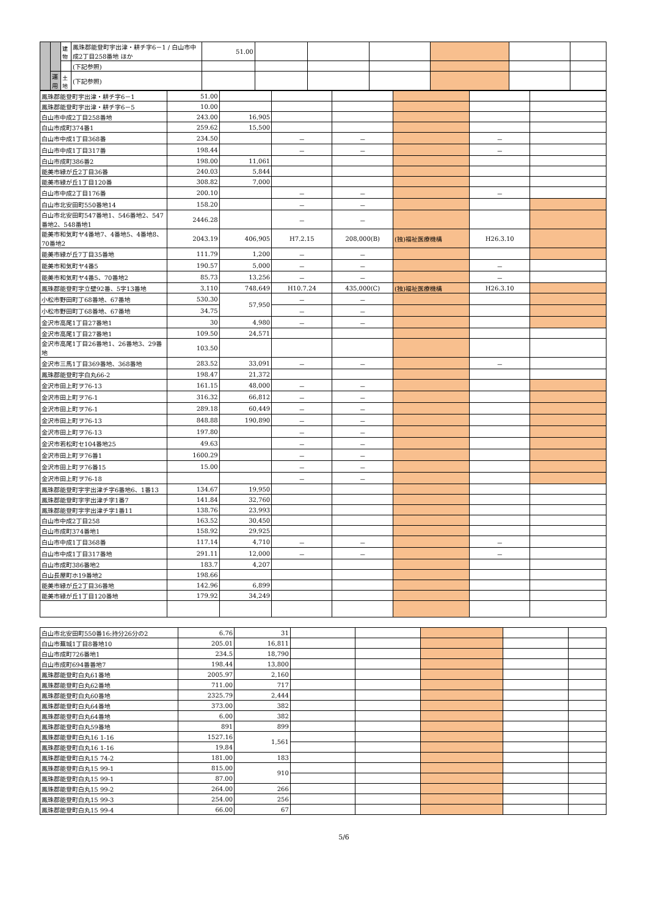| | | 建物 | 鳳珠郡能登町宇出津・耕チ字6－1 / 白山市中成2丁目258番地 ほか | 51.00 | | | | | | |
| | | | (下記参照) | | | | | | | |
| | 運用 | 土地 | (下記参照) | | | | | | | |
| 鳳珠郡能登町宇出津・耕チ字6－1 | 51.00 | | | | | | |
| 鳳珠郡能登町宇出津・耕チ字6－5 | 10.00 | | | | | | |
| 白山市中成2丁目258番地 | 243.00 | 16,905 | | | | | |
| 白山市成町374番1 | 259.62 | 15,500 | | | | | |
| 白山市中成1丁目368番 | 234.50 | | － | － | | － | |
| 白山市中成1丁目317番 | 198.44 | | － | － | | － | |
| 白山市成町386番2 | 198.00 | 11,061 | | | | | |
| 能美市緑が丘2丁目36番 | 240.03 | 5,844 | | | | | |
| 能美市緑が丘1丁目120番 | 308.82 | 7,000 | | | | | |
| 白山市中成2丁目176番 | 200.10 | | － | － | | － | |
| 白山市北安田町550番地14 | 158.20 | | － | － | | | |
| 白山市北安田町547番地1、546番地2、547番地2、548番地1 | 2446.28 | | － | － | | | |
| 能美市和気町ヤ4番地7、4番地5、4番地8、70番地2 | 2043.19 | 406,905 | H7.2.15 | 208,000(B) | (独)福祉医療機構 | H26.3.10 | |
| 能美市緑が丘7丁目35番地 | 111.79 | 1,200 | － | － | | | |
| 能美市和気町ヤ4番5 | 190.57 | 5,000 | － | － | | － | |
| 能美市和気町ヤ4番5、70番地2 | 85.73 | 13,256 | － | － | | － | |
| 鳳珠郡能登町字立壁92番、5字13番地 | 3,110 | 748,649 | H10.7.24 | 435,000(C) | (独)福祉医療機構 | H26.3.10 | |
| 小松市野田町丁68番地、67番地 | 530.30 | 57,950 | － | － | | | |
| 小松市野田町丁68番地、67番地 | 34.75 | | － | － | | | |
| 金沢市高尾1丁目27番地1 | 30 | 4,980 | － | － | | | |
| 金沢市高尾1丁目27番地1 | 109.50 | 24,571 | | | | | |
| 金沢市高尾1丁目26番地1、26番地3、29番地 | 103.50 | | | | | | |
| 金沢市三馬1丁目369番地、368番地 | 283.52 | 33,091 | － | － | | － | |
| 鳳珠郡能登町字白丸66-2 | 198.47 | 21,372 | | | | | |
| 金沢市田上町ヲ76-13 | 161.15 | 48,000 | － | － | | | |
| 金沢市田上町ヲ76-1 | 316.32 | 66,812 | － | － | | | |
| 金沢市田上町ヲ76-1 | 289.18 | 60,449 | － | － | | | |
| 金沢市田上町ヲ76-13 | 848.88 | 190,890 | － | － | | | |
| 金沢市田上町ヲ76-13 | 197.80 | | － | － | | | |
| 金沢市若松町セ104番地25 | 49.63 | | － | － | | | |
| 金沢市田上町ヲ76番1 | 1600.29 | | － | － | | | |
| 金沢市田上町ヲ76番15 | 15.00 | | － | － | | | |
| 金沢市田上町ヲ76-18 | | | － | － | | | |
| 鳳珠郡能登町字宇出津チ字6番地6、1番13 | 134.67 | 19,950 | | | | | |
| 鳳珠郡能登町字宇出津チ字1番7 | 141.84 | 32,760 | | | | | |
| 鳳珠郡能登町字宇出津チ字1番11 | 138.76 | 23,993 | | | | | |
| 白山市中成2丁目258 | 163.52 | 30,450 | | | | | |
| 白山市成町374番地1 | 158.92 | 29,925 | | | | | |
| 白山市中成1丁目368番 | 117.14 | 4,710 | － | － | | － | |
| 白山市中成1丁目317番地 | 291.11 | 12,000 | － | － | | － | |
| 白山市成町386番地2 | 183.7 | 4,207 | | | | | |
| 白山長屋町ホ19番地2 | 198.66 | | | | | | |
| 能美市緑が丘2丁目36番地 | 142.96 | 6,899 | | | | | |
| 能美市緑が丘1丁目120番地 | 179.92 | 34,249 | | | | | |
| 白山市北安田町550番16:持分26分の2 | 6.76 | 31 | | | | | |
| 白山市蕪城1丁目8番地10 | 205.01 | 16,811 | | | | | |
| 白山市成町726番地1 | 234.5 | 18,790 | | | | | |
| 白山市成町694番番地7 | 198.44 | 13,800 | | | | | |
| 鳳珠郡能登町白丸61番地 | 2005.97 | 2,160 | | | | | |
| 鳳珠郡能登町白丸62番地 | 711.00 | 717 | | | | | |
| 鳳珠郡能登町白丸60番地 | 2325.79 | 2,444 | | | | | |
| 鳳珠郡能登町白丸64番地 | 373.00 | 382 | | | | | |
| 鳳珠郡能登町白丸64番地 | 6.00 | 382 | | | | | |
| 鳳珠郡能登町白丸59番地 | 891 | 899 | | | | | |
| 鳳珠郡能登町白丸16 1-16 | 1527.16 | 1,561 | | | | | |
| 鳳珠郡能登町白丸16 1-16 | 19.84 | | | | | | |
| 鳳珠郡能登町白丸15 74-2 | 181.00 | 183 | | | | | |
| 鳳珠郡能登町白丸15 99-1 | 815.00 | 910 | | | | | |
| 鳳珠郡能登町白丸15 99-1 | 87.00 | | | | | | |
| 鳳珠郡能登町白丸15 99-2 | 264.00 | 266 | | | | | |
| 鳳珠郡能登町白丸15 99-3 | 254.00 | 256 | | | | | |
| 鳳珠郡能登町白丸15 99-4 | 66.00 | 67 | | | | | |
5/6